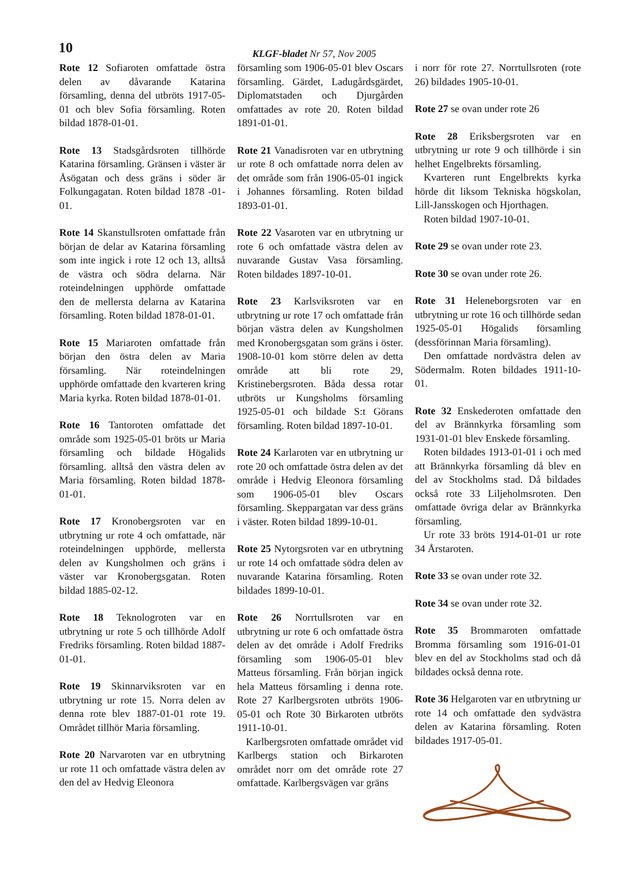10 KLGF-bladet Nr 57, Nov 2005
Rote 12 Sofiaroten omfattade östra delen av dåvarande Katarina församling, denna del utbröts 1917-05-01 och blev Sofia församling. Roten bildad 1878-01-01.
Rote 13 Stadsgårdsroten tillhörde Katarina församling. Gränsen i väster är Åsögatan och dess gräns i söder är Folkungagatan. Roten bildad 1878 -01-01.
Rote 14 Skanstullsroten omfattade från början de delar av Katarina församling som inte ingick i rote 12 och 13, alltså de västra och södra delarna. När roteindelningen upphörde omfattade den de mellersta delarna av Katarina församling. Roten bildad 1878-01-01.
Rote 15 Mariaroten omfattade från början den östra delen av Maria församling. När roteindelningen upphörde omfattade den kvarteren kring Maria kyrka. Roten bildad 1878-01-01.
Rote 16 Tantoroten omfattade det område som 1925-05-01 bröts ur Maria församling och bildade Högalids församling. alltså den västra delen av Maria församling. Roten bildad 1878-01-01.
Rote 17 Kronobergsroten var en utbrytning ur rote 4 och omfattade, när roteindelningen upphörde, mellersta delen av Kungsholmen och gräns i väster var Kronobergsgatan. Roten bildad 1885-02-12.
Rote 18 Teknologroten var en utbrytning ur rote 5 och tillhörde Adolf Fredriks församling. Roten bildad 1887-01-01.
Rote 19 Skinnarviksroten var en utbrytning ur rote 15. Norra delen av denna rote blev 1887-01-01 rote 19. Området tillhör Maria församling.
Rote 20 Narvaroten var en utbrytning ur rote 11 och omfattade västra delen av den del av Hedvig Eleonora
församling som 1906-05-01 blev Oscars församling. Gärdet, Ladugårdsgärdet, Diplomatstaden och Djurgården omfattades av rote 20. Roten bildad 1891-01-01.
Rote 21 Vanadisroten var en utbrytning ur rote 8 och omfattade norra delen av det område som från 1906-05-01 ingick i Johannes församling. Roten bildad 1893-01-01.
Rote 22 Vasaroten var en utbrytning ur rote 6 och omfattade västra delen av nuvarande Gustav Vasa församling. Roten bildades 1897-10-01.
Rote 23 Karlsviksroten var en utbrytning ur rote 17 och omfattade från början västra delen av Kungsholmen med Kronobergsgatan som gräns i öster. 1908-10-01 kom större delen av detta område att bli rote 29, Kristinebergsroten. Båda dessa rotar utbröts ur Kungsholms församling 1925-05-01 och bildade S:t Görans församling. Roten bildad 1897-10-01.
Rote 24 Karlaroten var en utbrytning ur rote 20 och omfattade östra delen av det område i Hedvig Eleonora församling som 1906-05-01 blev Oscars församling. Skeppargatan var dess gräns i väster. Roten bildad 1899-10-01.
Rote 25 Nytorgsroten var en utbrytning ur rote 14 och omfattade södra delen av nuvarande Katarina församling. Roten bildades 1899-10-01.
Rote 26 Norrtullsroten var en utbrytning ur rote 6 och omfattade östra delen av det område i Adolf Fredriks församling som 1906-05-01 blev Matteus församling. Från början ingick hela Matteus församling i denna rote. Rote 27 Karlbergsroten utbröts 1906-05-01 och Rote 30 Birkaroten utbröts 1911-10-01.
Karlbergsroten omfattade området vid Karlbergs station och Birkaroten området norr om det område rote 27 omfattade. Karlbergsvägen var gräns
i norr för rote 27. Norrtullsroten (rote 26) bildades 1905-10-01.
Rote 27 se ovan under rote 26
Rote 28 Eriksbergsroten var en utbrytning ur rote 9 och tillhörde i sin helhet Engelbrekts församling.
Kvarteren runt Engelbrekts kyrka hörde dit liksom Tekniska högskolan, Lill-Jansskogen och Hjorthagen.
Roten bildad 1907-10-01.
Rote 29 se ovan under rote 23.
Rote 30 se ovan under rote 26.
Rote 31 Heleneborgsroten var en utbrytning ur rote 16 och tillhörde sedan 1925-05-01 Högalids församling (dessförinnan Maria församling).
Den omfattade nordvästra delen av Södermalm. Roten bildades 1911-10-01.
Rote 32 Enskederoten omfattade den del av Brännkyrka församling som 1931-01-01 blev Enskede församling.
Roten bildades 1913-01-01 i och med att Brännkyrka församling då blev en del av Stockholms stad. Då bildades också rote 33 Liljeholmsroten. Den omfattade övriga delar av Brännkyrka församling.
Ur rote 33 bröts 1914-01-01 ur rote 34 Årstaroten.
Rote 33 se ovan under rote 32.
Rote 34 se ovan under rote 32.
Rote 35 Brommaroten omfattade Bromma församling som 1916-01-01 blev en del av Stockholms stad och då bildades också denna rote.
Rote 36 Helgaroten var en utbrytning ur rote 14 och omfattade den sydvästra delen av Katarina församling. Roten bildades 1917-05-01.